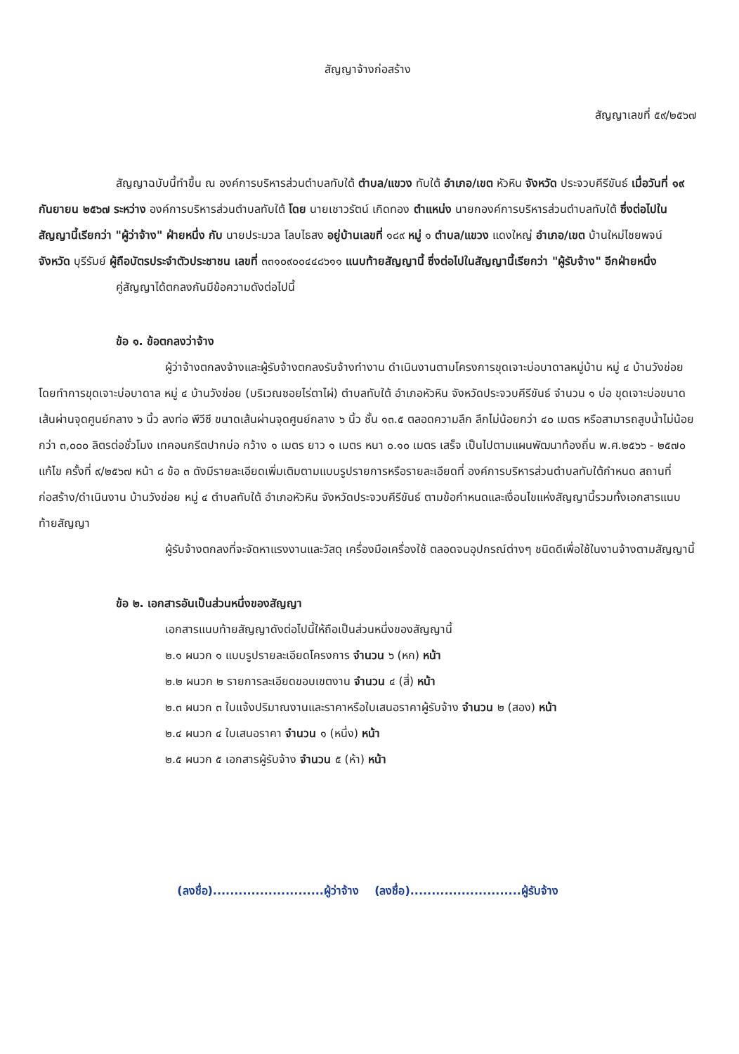สัญญาจ้างก่อสร้าง
สัญญาเลขที่ ๕๙/๒๕๖๗
สัญญาฉบับนี้ทำขึ้น ณ องค์การบริหารส่วนตำบลทับใต้ ตำบล/แขวง ทับใต้ อำเภอ/เขต หัวหิน จังหวัด ประจวบคีรีขันธ์ เมื่อวันที่ ๑๙ กันยายน ๒๕๖๗ ระหว่าง องค์การบริหารส่วนตำบลทับใต้ โดย นายเชาวรัตน์ เกิดทอง ตำแหน่ง นายกองค์การบริหารส่วนตำบลทับใต้ ซึ่งต่อไปในสัญญานี้เรียกว่า "ผู้ว่าจ้าง" ฝ่ายหนึ่ง กับ นายประมวล โลบไธสง อยู่บ้านเลขที่ ๑๘๙ หมู่ ๑ ตำบล/แขวง แดงใหญ่ อำเภอ/เขต บ้านใหม่ไชยพจน์ จังหวัด บุรีรัมย์ ผู้ถือบัตรประจำตัวประชาชน เลขที่ ๓๓๑๐๙๐๐๔๔๘๖๑๑ แนบท้ายสัญญานี้ ซึ่งต่อไปในสัญญานี้เรียกว่า "ผู้รับจ้าง" อีกฝ่ายหนึ่ง
คู่สัญญาได้ตกลงกันมีข้อความดังต่อไปนี้
ข้อ ๑. ข้อตกลงว่าจ้าง
ผู้ว่าจ้างตกลงจ้างและผู้รับจ้างตกลงรับจ้างทำงาน ดำเนินงานตามโครงการขุดเจาะบ่อบาดาลหมู่บ้าน หมู่ ๔ บ้านวังข่อย โดยทำการขุดเจาะบ่อบาดาล หมู่ ๔ บ้านวังข่อย (บริเวณซอยไร่ตาไผ่) ตำบลทับใต้ อำเภอหัวหิน จังหวัดประจวบคีรีขันธ์ จำนวน ๑ บ่อ ขุดเจาะบ่อขนาดเส้นผ่านจุดศูนย์กลาง ๖ นิ้ว ลงท่อ พีวีซี ขนาดเส้นผ่านจุดศูนย์กลาง ๖ นิ้ว ชั้น ๑๓.๕ ตลอดความลึก ลึกไม่น้อยกว่า ๔๐ เมตร หรือสามารถสูบน้ำไม่น้อยกว่า ๓,๐๐๐ ลิตรต่อชั่วโมง เทคอนกรีตปากบ่อ กว้าง ๑ เมตร ยาว ๑ เมตร หนา ๐.๑๐ เมตร เสร็จ เป็นไปตามแผนพัฒนาท้องถิ่น พ.ศ.๒๕๖๖ - ๒๕๗๐ แก้ไข ครั้งที่ ๙/๒๕๖๗ หน้า ๘ ข้อ ๓ ดังมีรายละเอียดเพิ่มเติมตามแบบรูปรายการหรือรายละเอียดที่ องค์การบริหารส่วนตำบลทับใต้กำหนด สถานที่ก่อสร้าง/ดำเนินงาน บ้านวังข่อย หมู่ ๔ ตำบลทับใต้ อำเภอหัวหิน จังหวัดประจวบคีรีขันธ์ ตามข้อกำหนดและเงื่อนไขแห่งสัญญานี้รวมทั้งเอกสารแนบท้ายสัญญา
ผู้รับจ้างตกลงที่จะจัดหาแรงงานและวัสดุ เครื่องมือเครื่องใช้ ตลอดจนอุปกรณ์ต่างๆ ชนิดดีเพื่อใช้ในงานจ้างตามสัญญานี้
ข้อ ๒. เอกสารอันเป็นส่วนหนึ่งของสัญญา
เอกสารแนบท้ายสัญญาดังต่อไปนี้ให้ถือเป็นส่วนหนึ่งของสัญญานี้
๒.๑ ผนวก ๑ แบบรูปรายละเอียดโครงการ จำนวน ๖ (หก) หน้า
๒.๒ ผนวก ๒ รายการละเอียดขอบเขตงาน จำนวน ๔ (สี่) หน้า
๒.๓ ผนวก ๓ ใบแจ้งปริมาณงานและราคาหรือใบเสนอราคาผู้รับจ้าง จำนวน ๒ (สอง) หน้า
๒.๔ ผนวก ๔ ใบเสนอราคา จำนวน ๑ (หนึ่ง) หน้า
๒.๕ ผนวก ๕ เอกสารผู้รับจ้าง จำนวน ๕ (ห้า) หน้า
(ลงชื่อ)..........................ผู้ว่าจ้าง (ลงชื่อ)..........................ผู้รับจ้าง